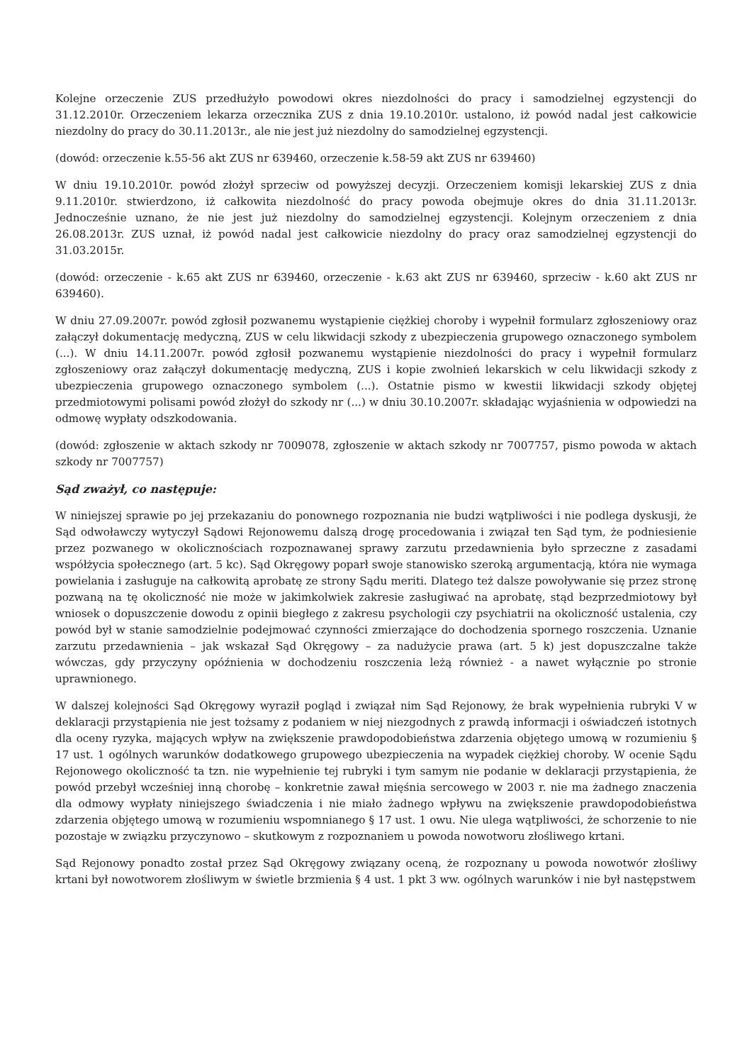Kolejne orzeczenie ZUS przedłużyło powodowi okres niezdolności do pracy i samodzielnej egzystencji do 31.12.2010r. Orzeczeniem lekarza orzecznika ZUS z dnia 19.10.2010r. ustalono, iż powód nadal jest całkowicie niezdolny do pracy do 30.11.2013r., ale nie jest już niezdolny do samodzielnej egzystencji.
(dowód: orzeczenie k.55-56 akt ZUS nr 639460, orzeczenie k.58-59 akt ZUS nr 639460)
W dniu 19.10.2010r. powód złożył sprzeciw od powyższej decyzji. Orzeczeniem komisji lekarskiej ZUS z dnia 9.11.2010r. stwierdzono, iż całkowita niezdolność do pracy powoda obejmuje okres do dnia 31.11.2013r. Jednocześnie uznano, że nie jest już niezdolny do samodzielnej egzystencji. Kolejnym orzeczeniem z dnia 26.08.2013r. ZUS uznał, iż powód nadal jest całkowicie niezdolny do pracy oraz samodzielnej egzystencji do 31.03.2015r.
(dowód: orzeczenie - k.65 akt ZUS nr 639460, orzeczenie - k.63 akt ZUS nr 639460, sprzeciw - k.60 akt ZUS nr 639460).
W dniu 27.09.2007r. powód zgłosił pozwanemu wystąpienie ciężkiej choroby i wypełnił formularz zgłoszeniowy oraz załączył dokumentację medyczną, ZUS w celu likwidacji szkody z ubezpieczenia grupowego oznaczonego symbolem (...). W dniu 14.11.2007r. powód zgłosił pozwanemu wystąpienie niezdolności do pracy i wypełnił formularz zgłoszeniowy oraz załączył dokumentację medyczną, ZUS i kopie zwolnień lekarskich w celu likwidacji szkody z ubezpieczenia grupowego oznaczonego symbolem (...). Ostatnie pismo w kwestii likwidacji szkody objętej przedmiotowymi polisami powód złożył do szkody nr (...) w dniu 30.10.2007r. składając wyjaśnienia w odpowiedzi na odmowę wypłaty odszkodowania.
(dowód: zgłoszenie w aktach szkody nr 7009078, zgłoszenie w aktach szkody nr 7007757, pismo powoda w aktach szkody nr 7007757)
Sąd zważył, co następuje:
W niniejszej sprawie po jej przekazaniu do ponownego rozpoznania nie budzi wątpliwości i nie podlega dyskusji, że Sąd odwoławczy wytyczył Sądowi Rejonowemu dalszą drogę procedowania i związał ten Sąd tym, że podniesienie przez pozwanego w okolicznościach rozpoznawanej sprawy zarzutu przedawnienia było sprzeczne z zasadami współżycia społecznego (art. 5 kc). Sąd Okręgowy poparł swoje stanowisko szeroką argumentacją, która nie wymaga powielania i zasługuje na całkowitą aprobatę ze strony Sądu meriti. Dlatego też dalsze powoływanie się przez stronę pozwaną na tę okoliczność nie może w jakimkolwiek zakresie zasługiwać na aprobatę, stąd bezprzedmiotowy był wniosek o dopuszczenie dowodu z opinii biegłego z zakresu psychologii czy psychiatrii na okoliczność ustalenia, czy powód był w stanie samodzielnie podejmować czynności zmierzające do dochodzenia spornego roszczenia. Uznanie zarzutu przedawnienia – jak wskazał Sąd Okręgowy – za nadużycie prawa (art. 5 k) jest dopuszczalne także wówczas, gdy przyczyny opóźnienia w dochodzeniu roszczenia leżą również - a nawet wyłącznie po stronie uprawnionego.
W dalszej kolejności Sąd Okręgowy wyraził pogląd i związał nim Sąd Rejonowy, że brak wypełnienia rubryki V w deklaracji przystąpienia nie jest tożsamy z podaniem w niej niezgodnych z prawdą informacji i oświadczeń istotnych dla oceny ryzyka, mających wpływ na zwiększenie prawdopodobieństwa zdarzenia objętego umową w rozumieniu § 17 ust. 1 ogólnych warunków dodatkowego grupowego ubezpieczenia na wypadek ciężkiej choroby. W ocenie Sądu Rejonowego okoliczność ta tzn. nie wypełnienie tej rubryki i tym samym nie podanie w deklaracji przystąpienia, że powód przebył wcześniej inną chorobę – konkretnie zawał mięśnia sercowego w 2003 r. nie ma żadnego znaczenia dla odmowy wypłaty niniejszego świadczenia i nie miało żadnego wpływu na zwiększenie prawdopodobieństwa zdarzenia objętego umową w rozumieniu wspomnianego § 17 ust. 1 owu. Nie ulega wątpliwości, że schorzenie to nie pozostaje w związku przyczynowo – skutkowym z rozpoznaniem u powoda nowotworu złośliwego krtani.
Sąd Rejonowy ponadto został przez Sąd Okręgowy związany oceną, że rozpoznany u powoda nowotwór złośliwy krtani był nowotworem złośliwym w świetle brzmienia § 4 ust. 1 pkt 3 ww. ogólnych warunków i nie był następstwem